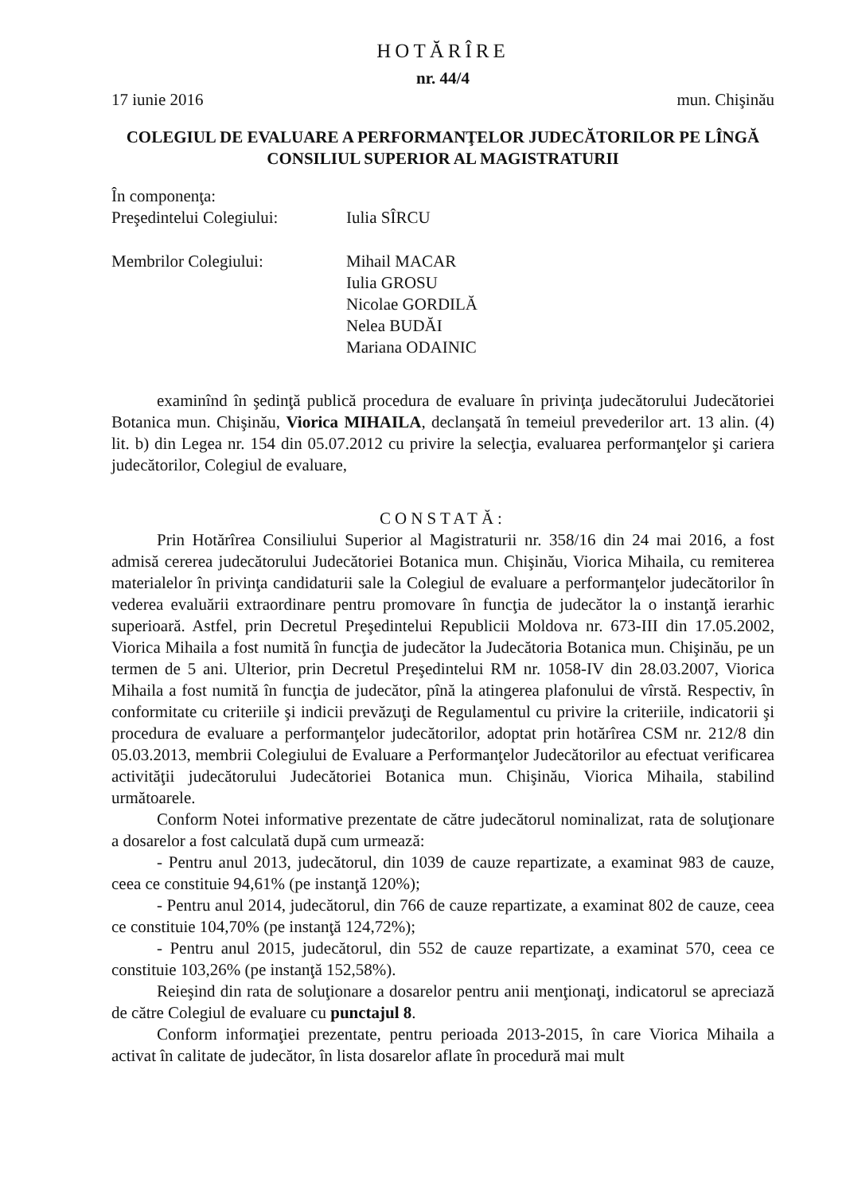HOTĂRÎRE
nr. 44/4
17 iunie 2016 mun. Chişinău
COLEGIUL DE EVALUARE A PERFORMANŢELOR JUDECĂTORILOR PE LÎNGĂ CONSILIUL SUPERIOR AL MAGISTRATURII
În componenţa:
Preşedintelui Colegiului: Iulia SÎRCU
Membrilor Colegiului: Mihail MACAR
Iulia GROSU
Nicolae GORDILĂ
Nelea BUDĂI
Mariana ODAINIC
examinînd în şedinţă publică procedura de evaluare în privinţa judecătorului Judecătoriei Botanica mun. Chişinău, Viorica MIHAILA, declanşată în temeiul prevederilor art. 13 alin. (4) lit. b) din Legea nr. 154 din 05.07.2012 cu privire la selecţia, evaluarea performanţelor şi cariera judecătorilor, Colegiul de evaluare,
CONSTATĂ:
Prin Hotărîrea Consiliului Superior al Magistraturii nr. 358/16 din 24 mai 2016, a fost admisă cererea judecătorului Judecătoriei Botanica mun. Chişinău, Viorica Mihaila, cu remiterea materialelor în privinţa candidaturii sale la Colegiul de evaluare a performanţelor judecătorilor în vederea evaluării extraordinare pentru promovare în funcţia de judecător la o instanţă ierarhic superioară. Astfel, prin Decretul Preşedintelui Republicii Moldova nr. 673-III din 17.05.2002, Viorica Mihaila a fost numită în funcţia de judecător la Judecătoria Botanica mun. Chişinău, pe un termen de 5 ani. Ulterior, prin Decretul Preşedintelui RM nr. 1058-IV din 28.03.2007, Viorica Mihaila a fost numită în funcţia de judecător, pînă la atingerea plafonului de vîrstă. Respectiv, în conformitate cu criteriile şi indicii prevăzuţi de Regulamentul cu privire la criteriile, indicatorii şi procedura de evaluare a performanţelor judecătorilor, adoptat prin hotărîrea CSM nr. 212/8 din 05.03.2013, membrii Colegiului de Evaluare a Performanţelor Judecătorilor au efectuat verificarea activităţii judecătorului Judecătoriei Botanica mun. Chişinău, Viorica Mihaila, stabilind următoarele.
Conform Notei informative prezentate de către judecătorul nominalizat, rata de soluţionare a dosarelor a fost calculată după cum urmează:
- Pentru anul 2013, judecătorul, din 1039 de cauze repartizate, a examinat 983 de cauze, ceea ce constituie 94,61% (pe instanţă 120%);
- Pentru anul 2014, judecătorul, din 766 de cauze repartizate, a examinat 802 de cauze, ceea ce constituie 104,70% (pe instanţă 124,72%);
- Pentru anul 2015, judecătorul, din 552 de cauze repartizate, a examinat 570, ceea ce constituie 103,26% (pe instanţă 152,58%).
Reieşind din rata de soluţionare a dosarelor pentru anii menţionaţi, indicatorul se apreciază de către Colegiul de evaluare cu punctajul 8.
Conform informaţiei prezentate, pentru perioada 2013-2015, în care Viorica Mihaila a activat în calitate de judecător, în lista dosarelor aflate în procedură mai mult